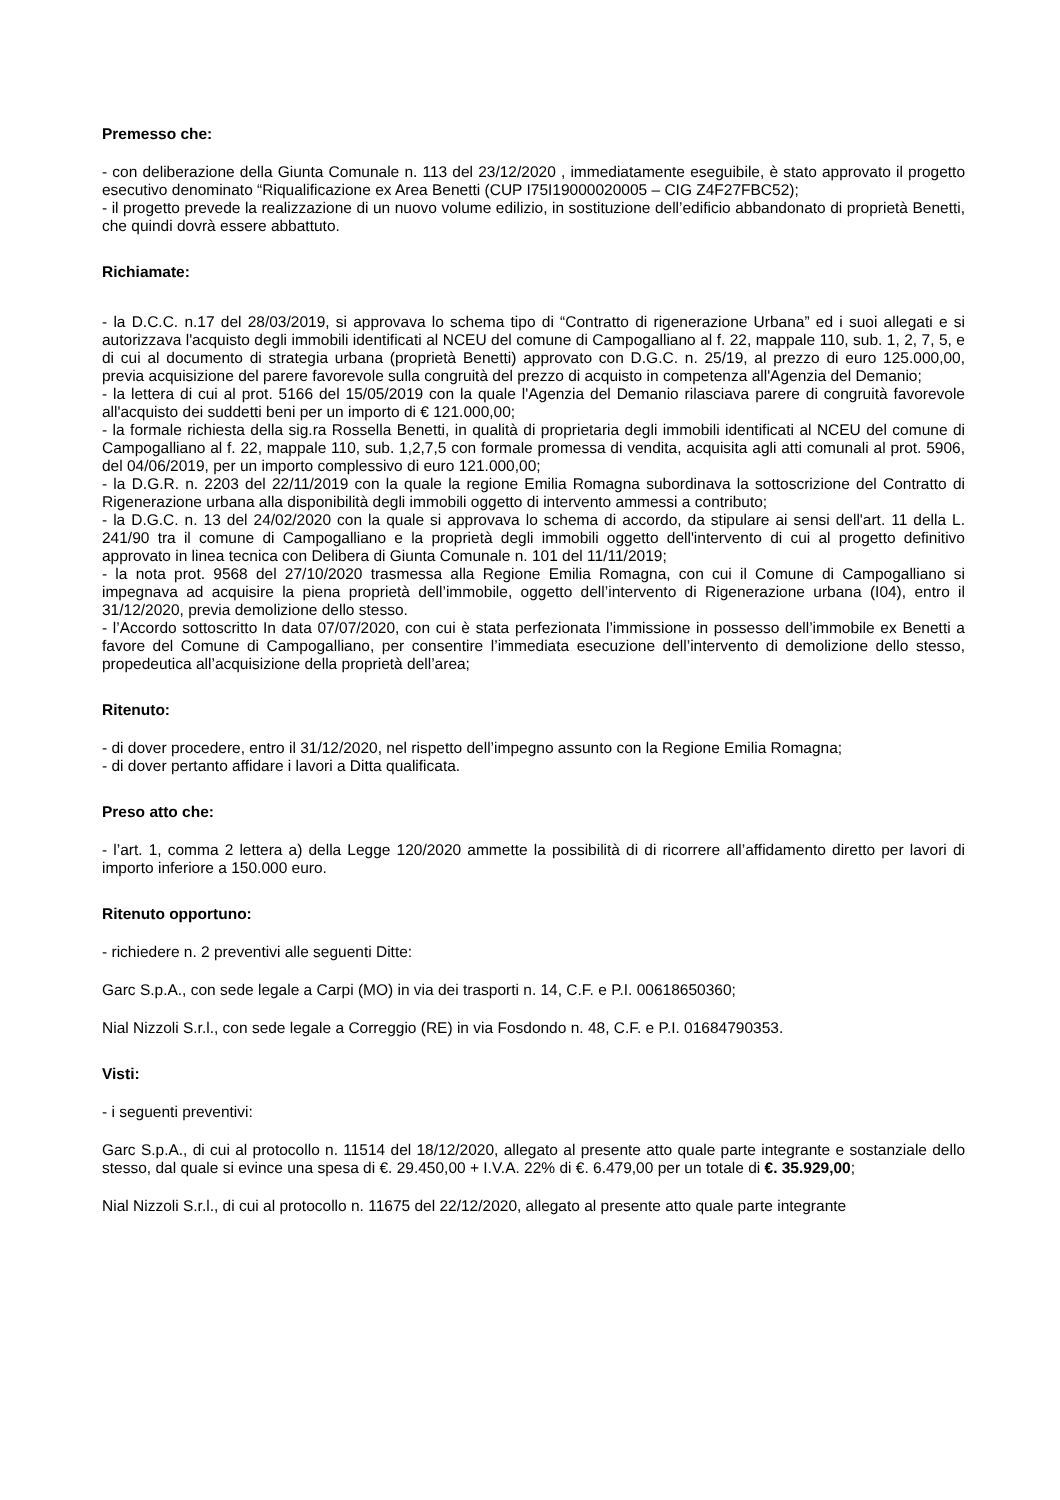Premesso che:
- con deliberazione della Giunta Comunale n. 113 del 23/12/2020 , immediatamente eseguibile, è stato approvato il progetto esecutivo denominato “Riqualificazione ex Area Benetti (CUP I75I19000020005 – CIG Z4F27FBC52);
- il progetto prevede la realizzazione di un nuovo volume edilizio, in sostituzione dell’edificio abbandonato di proprietà Benetti, che quindi dovrà essere abbattuto.
Richiamate:
- la D.C.C. n.17 del 28/03/2019, si approvava lo schema tipo di “Contratto di rigenerazione Urbana” ed i suoi allegati e si autorizzava l'acquisto degli immobili identificati al NCEU del comune di Campogalliano al f. 22, mappale 110, sub. 1, 2, 7, 5, e di cui al documento di strategia urbana (proprietà Benetti) approvato con D.G.C. n. 25/19, al prezzo di euro 125.000,00, previa acquisizione del parere favorevole sulla congruità del prezzo di acquisto in competenza all'Agenzia del Demanio;
- la lettera di cui al prot. 5166 del 15/05/2019 con la quale l'Agenzia del Demanio rilasciava parere di congruità favorevole all'acquisto dei suddetti beni per un importo di € 121.000,00;
- la formale richiesta della sig.ra Rossella Benetti, in qualità di proprietaria degli immobili identificati al NCEU del comune di Campogalliano al f. 22, mappale 110, sub. 1,2,7,5 con formale promessa di vendita, acquisita agli atti comunali al prot. 5906, del 04/06/2019, per un importo complessivo di euro 121.000,00;
- la D.G.R. n. 2203 del 22/11/2019 con la quale la regione Emilia Romagna subordinava la sottoscrizione del Contratto di Rigenerazione urbana alla disponibilità degli immobili oggetto di intervento ammessi a contributo;
- la D.G.C. n. 13 del 24/02/2020 con la quale si approvava lo schema di accordo, da stipulare ai sensi dell'art. 11 della L. 241/90 tra il comune di Campogalliano e la proprietà degli immobili oggetto dell'intervento di cui al progetto definitivo approvato in linea tecnica con Delibera di Giunta Comunale n. 101 del 11/11/2019;
- la nota prot. 9568 del 27/10/2020 trasmessa alla Regione Emilia Romagna, con cui il Comune di Campogalliano si impegnava ad acquisire la piena proprietà dell’immobile, oggetto dell’intervento di Rigenerazione urbana (I04), entro il 31/12/2020, previa demolizione dello stesso.
- l’Accordo sottoscritto In data 07/07/2020, con cui è stata perfezionata l’immissione in possesso dell’immobile ex Benetti a favore del Comune di Campogalliano, per consentire l’immediata esecuzione dell’intervento di demolizione dello stesso, propedeutica all’acquisizione della proprietà dell’area;
Ritenuto:
- di dover procedere, entro il 31/12/2020, nel rispetto dell’impegno assunto con la Regione Emilia Romagna;
- di dover pertanto affidare i lavori a Ditta qualificata.
Preso atto che:
- l’art. 1, comma 2 lettera a) della Legge 120/2020 ammette la possibilità di di ricorrere all’affidamento diretto per lavori di importo inferiore a 150.000 euro.
Ritenuto opportuno:
- richiedere n. 2 preventivi alle seguenti Ditte:
Garc S.p.A., con sede legale a Carpi (MO) in via dei trasporti n. 14, C.F. e P.I. 00618650360;
Nial Nizzoli S.r.l., con sede legale a Correggio (RE) in via Fosdondo n. 48, C.F. e P.I. 01684790353.
Visti:
- i seguenti preventivi:
Garc S.p.A., di cui al protocollo n. 11514 del 18/12/2020, allegato al presente atto quale parte integrante e sostanziale dello stesso, dal quale si evince una spesa di €. 29.450,00 + I.V.A. 22% di €. 6.479,00 per un totale di €. 35.929,00;
Nial Nizzoli S.r.l., di cui al protocollo n. 11675 del 22/12/2020, allegato al presente atto quale parte integrante